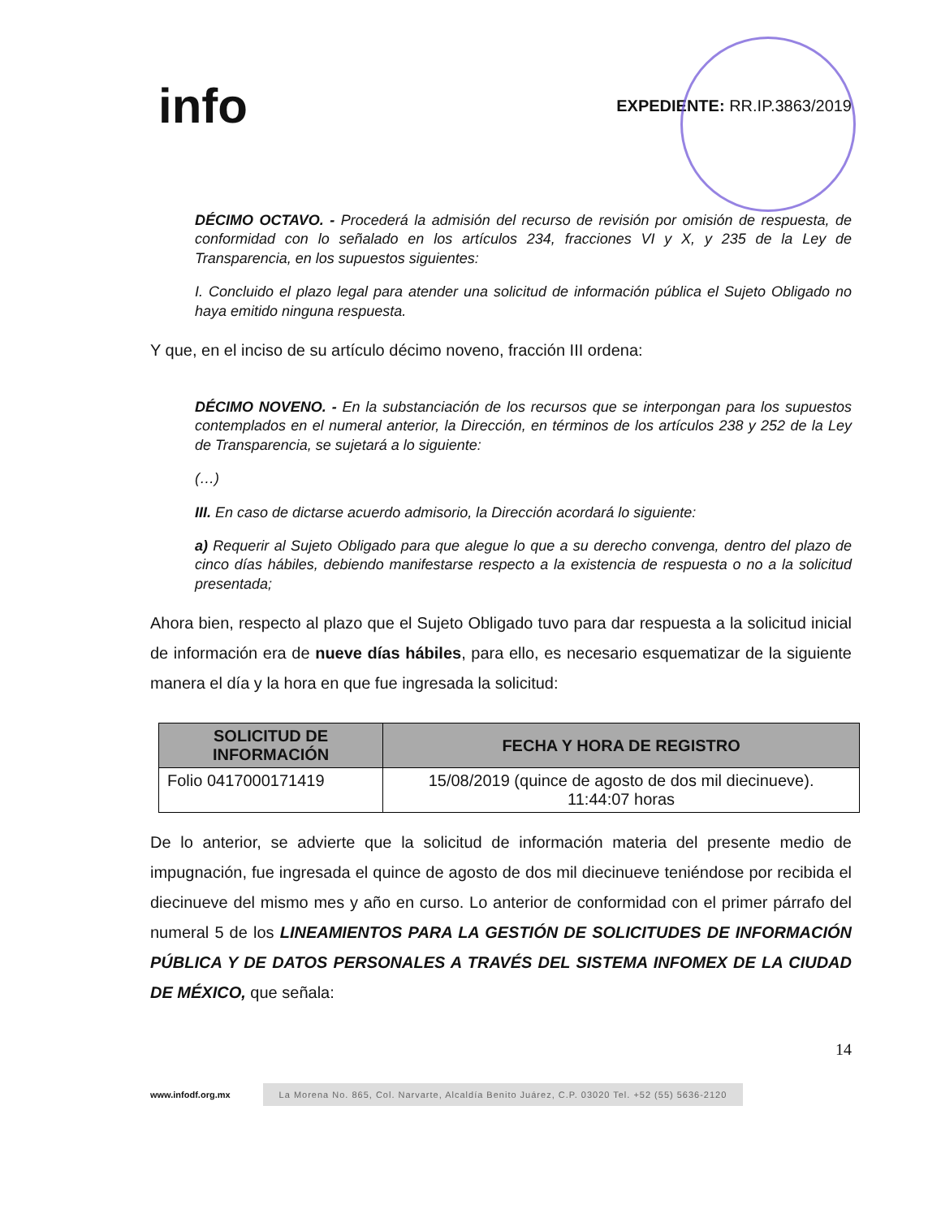info
EXPEDIENTE: RR.IP.3863/2019
DÉCIMO OCTAVO. - Procederá la admisión del recurso de revisión por omisión de respuesta, de conformidad con lo señalado en los artículos 234, fracciones VI y X, y 235 de la Ley de Transparencia, en los supuestos siguientes:
I. Concluido el plazo legal para atender una solicitud de información pública el Sujeto Obligado no haya emitido ninguna respuesta.
Y que, en el inciso de su artículo décimo noveno, fracción III ordena:
DÉCIMO NOVENO. - En la substanciación de los recursos que se interpongan para los supuestos contemplados en el numeral anterior, la Dirección, en términos de los artículos 238 y 252 de la Ley de Transparencia, se sujetará a lo siguiente:
(…)
III. En caso de dictarse acuerdo admisorio, la Dirección acordará lo siguiente:
a) Requerir al Sujeto Obligado para que alegue lo que a su derecho convenga, dentro del plazo de cinco días hábiles, debiendo manifestarse respecto a la existencia de respuesta o no a la solicitud presentada;
Ahora bien, respecto al plazo que el Sujeto Obligado tuvo para dar respuesta a la solicitud inicial de información era de nueve días hábiles, para ello, es necesario esquematizar de la siguiente manera el día y la hora en que fue ingresada la solicitud:
| SOLICITUD DE INFORMACIÓN | FECHA Y HORA DE REGISTRO |
| --- | --- |
| Folio 0417000171419 | 15/08/2019 (quince de agosto de dos mil diecinueve). 11:44:07 horas |
De lo anterior, se advierte que la solicitud de información materia del presente medio de impugnación, fue ingresada el quince de agosto de dos mil diecinueve teniéndose por recibida el diecinueve del mismo mes y año en curso. Lo anterior de conformidad con el primer párrafo del numeral 5 de los LINEAMIENTOS PARA LA GESTIÓN DE SOLICITUDES DE INFORMACIÓN PÚBLICA Y DE DATOS PERSONALES A TRAVÉS DEL SISTEMA INFOMEX DE LA CIUDAD DE MÉXICO, que señala:
14
www.infodf.org.mx La Morena No. 865, Col. Narvarte, Alcaldía Benito Juárez, C.P. 03020 Tel. +52 (55) 5636-2120